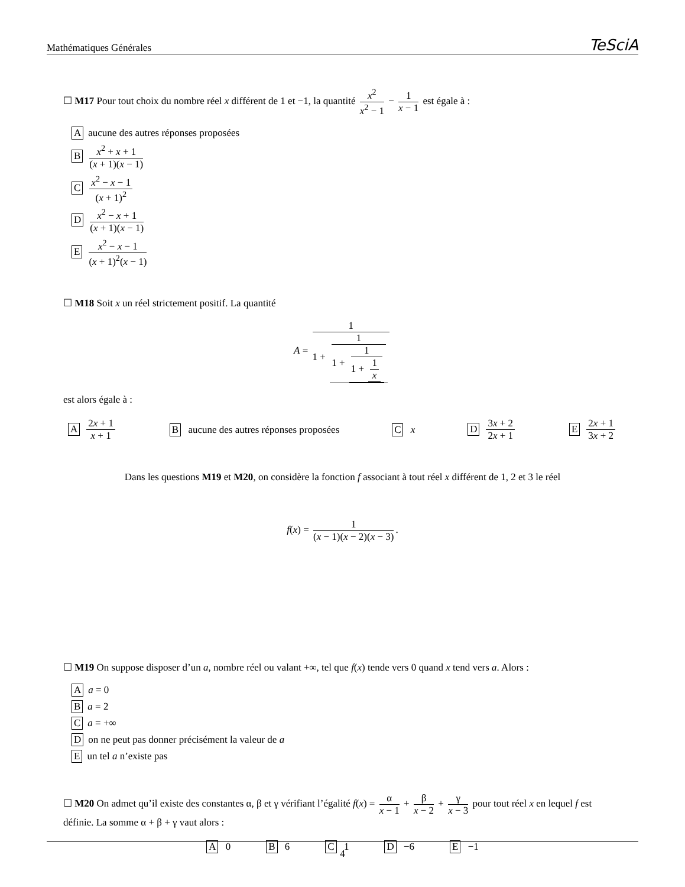Mathématiques Générales TeSciA
☐ M17 Pour tout choix du nombre réel x différent de 1 et −1, la quantité x<sup>2</sup> x<sup>2</sup> − 1 − 1 x − 1 est égale à :
Aaucune des autres réponses proposées
Bx<sup>2</sup> + x + 1 (x + 1)(x − 1)
Cx<sup>2</sup> − x − 1 (x + 1)<sup>2</sup>
Dx<sup>2</sup> − x + 1 (x + 1)(x − 1)
Ex<sup>2</sup> − x − 1 (x + 1)<sup>2</sup>(x − 1)
☐ M18 Soit x un réel strictement positif. La quantité
A = 1 1 + 1 1 + 1 1 + 1 x
est alors égale à :
A 2x + 1 x + 1 B aucune des autres réponses proposées C x D 3x + 2 2x + 1 E 2x + 1 3x + 2
Dans les questions M19 et M20, on considère la fonction f associant à tout réel x différent de 1, 2 et 3 le réel
f(x) = 1 (x − 1)(x − 2)(x − 3).
☐ M19 On suppose disposer d’un a, nombre réel ou valant +∞, tel que f(x) tende vers 0 quand x tend vers a. Alors :
Aa = 0
Ba = 2
Ca = +∞
Don ne peut pas donner précisément la valeur de a
Eun tel a n’existe pas
☐ M20 On admet qu’il existe des constantes α, β et γ vérifiant l’égalité f(x) = α x − 1 + β x − 2 + γ x − 3 pour tout réel x en lequel f est définie. La somme α + β + γ vaut alors :
A 0 B 6 C 1 D −6 E −1
4